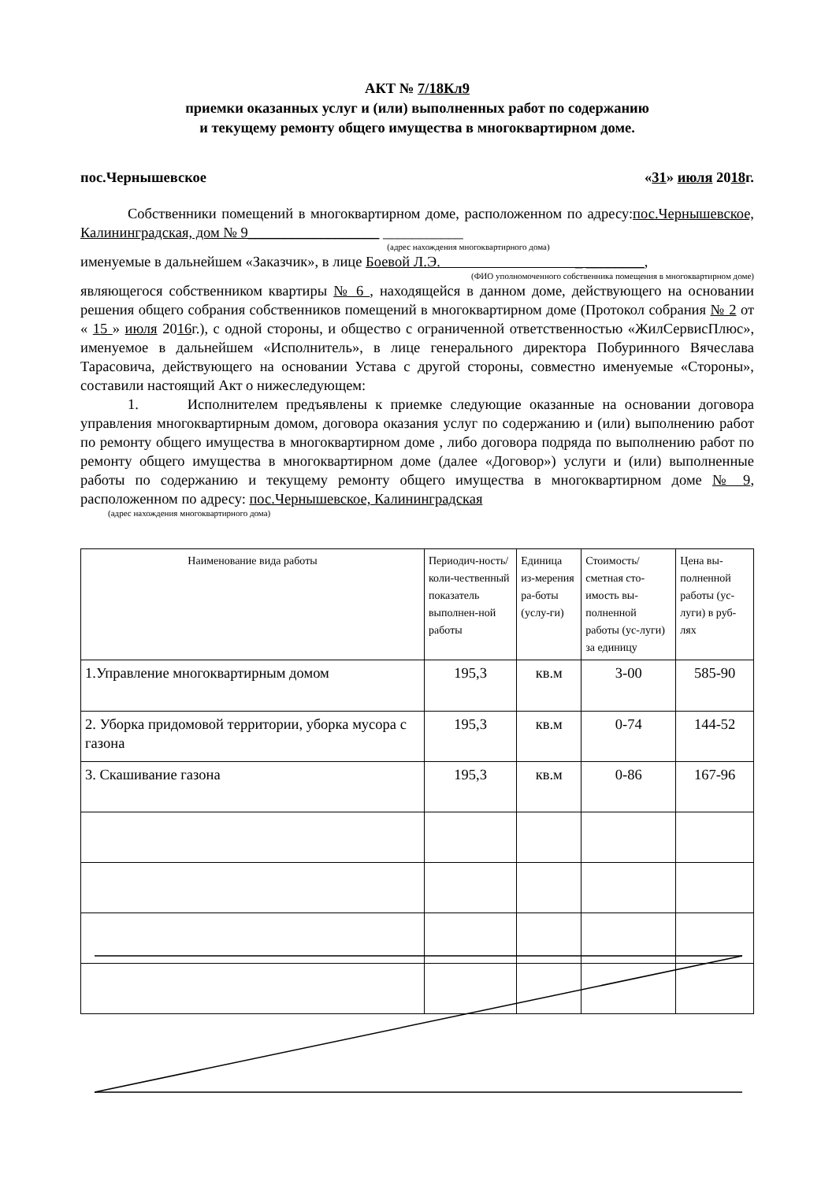АКТ № 7/18Кл9
приемки оказанных услуг и (или) выполненных работ по содержанию
и текущему ремонту общего имущества в многоквартирном доме.
пос.Чернышевское «31» июля 2018г.
Собственники помещений в многоквартирном доме, расположенном по адресу:пос.Чернышевское, Калининградская, дом № 9__________________ ___________
(адрес нахождения многоквартирного дома)
именуемые в дальнейшем «Заказчик», в лице Боевой Л.Э. _ ________,
(ФИО уполномоченного собственника помещения в многоквартирном доме)
являющегося собственником квартиры № 6 , находящейся в данном доме, действующего на основании решения общего собрания собственников помещений в многоквартирном доме (Протокол собрания № 2 от « 15 » июля 2016г.), с одной стороны, и общество с ограниченной ответственностью «ЖилСервисПлюс», именуемое в дальнейшем «Исполнитель», в лице генерального директора Побуринного Вячеслава Тарасовича, действующего на основании Устава с другой стороны, совместно именуемые «Стороны», составили настоящий Акт о нижеследующем:
1. Исполнителем предъявлены к приемке следующие оказанные на основании договора управления многоквартирным домом, договора оказания услуг по содержанию и (или) выполнению работ по ремонту общего имущества в многоквартирном доме , либо договора подряда по выполнению работ по ремонту общего имущества в многоквартирном доме (далее «Договор») услуги и (или) выполненные работы по содержанию и текущему ремонту общего имущества в многоквартирном доме № 9, расположенном по адресу: пос.Чернышевское, Калининградская
(адрес нахождения многоквартирного дома)
| Наименование вида работы | Периодич-ность/коли-чественный показатель выполнен-ной работы | Единица из-мерения ра-боты (услу-ги) | Стоимость/ сметная сто-имость вы-полненной работы (ус-луги) за единицу | Цена вы-полненной работы (ус-луги) в руб-лях |
| --- | --- | --- | --- | --- |
| 1.Управление многоквартирным домом | 195,3 | кв.м | 3-00 | 585-90 |
| 2. Уборка придомовой территории, уборка мусора с газона | 195,3 | кв.м | 0-74 | 144-52 |
| 3. Скашивание газона | 195,3 | кв.м | 0-86 | 167-96 |